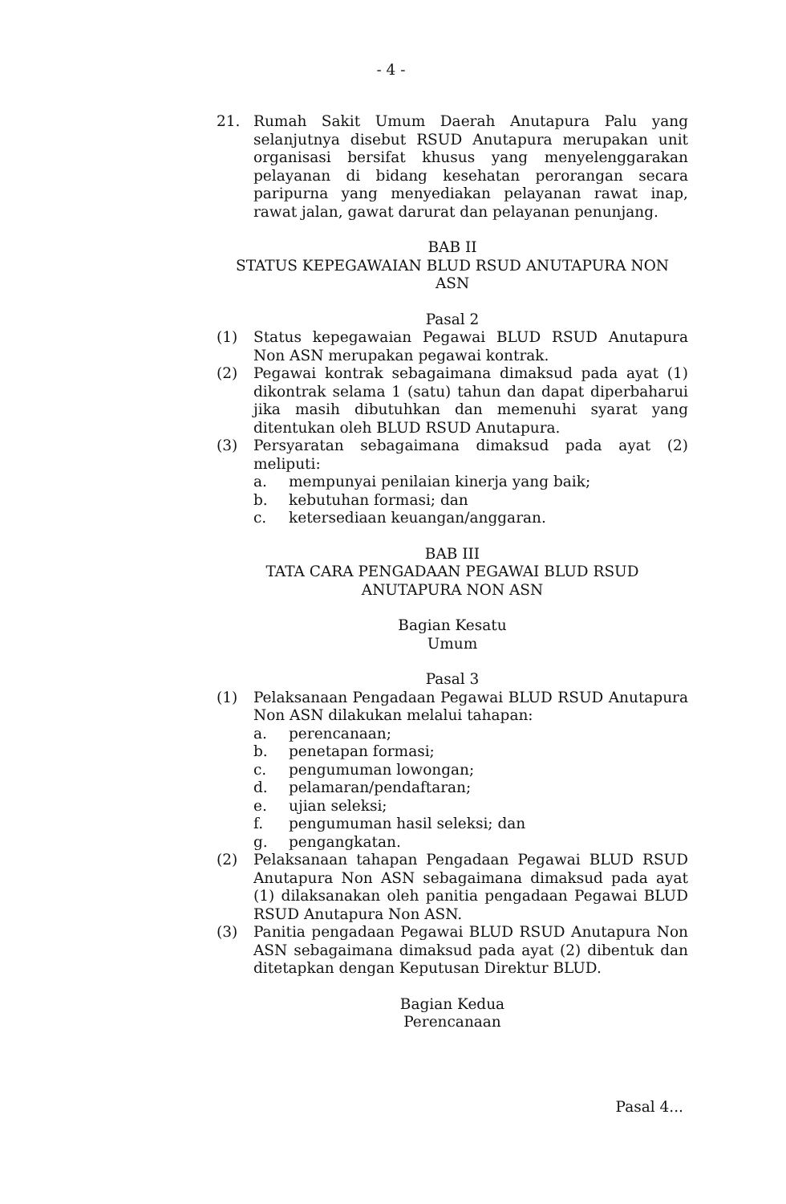- 4 -
21. Rumah Sakit Umum Daerah Anutapura Palu yang selanjutnya disebut RSUD Anutapura merupakan unit organisasi bersifat khusus yang menyelenggarakan pelayanan di bidang kesehatan perorangan secara paripurna yang menyediakan pelayanan rawat inap, rawat jalan, gawat darurat dan pelayanan penunjang.
BAB II
STATUS KEPEGAWAIAN BLUD RSUD ANUTAPURA NON ASN
Pasal 2
(1) Status kepegawaian Pegawai BLUD RSUD Anutapura Non ASN merupakan pegawai kontrak.
(2) Pegawai kontrak sebagaimana dimaksud pada ayat (1) dikontrak selama 1 (satu) tahun dan dapat diperbaharui jika masih dibutuhkan dan memenuhi syarat yang ditentukan oleh BLUD RSUD Anutapura.
(3) Persyaratan sebagaimana dimaksud pada ayat (2) meliputi:
a. mempunyai penilaian kinerja yang baik;
b. kebutuhan formasi; dan
c. ketersediaan keuangan/anggaran.
BAB III
TATA CARA PENGADAAN PEGAWAI BLUD RSUD
ANUTAPURA NON ASN
Bagian Kesatu
Umum
Pasal 3
(1) Pelaksanaan Pengadaan Pegawai BLUD RSUD Anutapura Non ASN dilakukan melalui tahapan:
a. perencanaan;
b. penetapan formasi;
c. pengumuman lowongan;
d. pelamaran/pendaftaran;
e. ujian seleksi;
f. pengumuman hasil seleksi; dan
g. pengangkatan.
(2) Pelaksanaan tahapan Pengadaan Pegawai BLUD RSUD Anutapura Non ASN sebagaimana dimaksud pada ayat (1) dilaksanakan oleh panitia pengadaan Pegawai BLUD RSUD Anutapura Non ASN.
(3) Panitia pengadaan Pegawai BLUD RSUD Anutapura Non ASN sebagaimana dimaksud pada ayat (2) dibentuk dan ditetapkan dengan Keputusan Direktur BLUD.
Bagian Kedua
Perencanaan
Pasal 4...